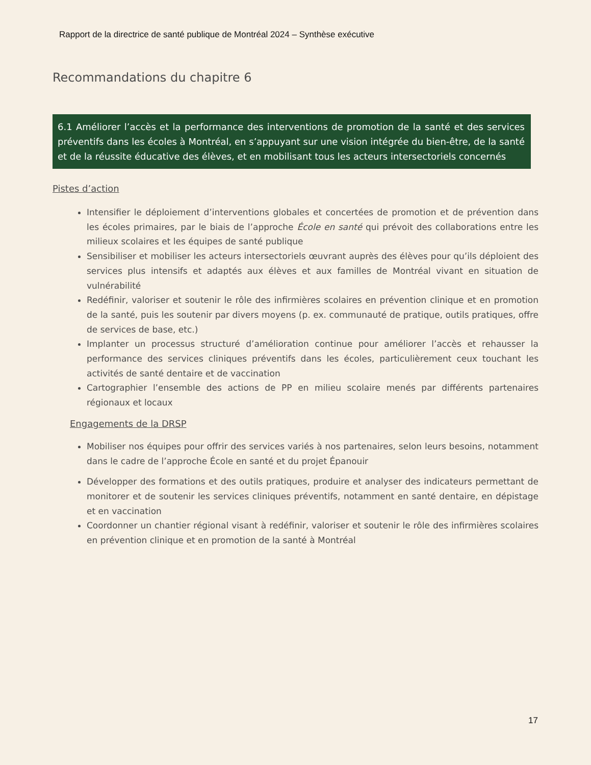Rapport de la directrice de santé publique de Montréal 2024 – Synthèse exécutive
Recommandations du chapitre 6
6.1 Améliorer l’accès et la performance des interventions de promotion de la santé et des services préventifs dans les écoles à Montréal, en s’appuyant sur une vision intégrée du bien-être, de la santé et de la réussite éducative des élèves, et en mobilisant tous les acteurs intersectoriels concernés
Pistes d’action
Intensifier le déploiement d’interventions globales et concertées de promotion et de prévention dans les écoles primaires, par le biais de l’approche École en santé qui prévoit des collaborations entre les milieux scolaires et les équipes de santé publique
Sensibiliser et mobiliser les acteurs intersectoriels œuvrant auprès des élèves pour qu’ils déploient des services plus intensifs et adaptés aux élèves et aux familles de Montréal vivant en situation de vulnérabilité
Redéfinir, valoriser et soutenir le rôle des infirmières scolaires en prévention clinique et en promotion de la santé, puis les soutenir par divers moyens (p. ex. communauté de pratique, outils pratiques, offre de services de base, etc.)
Implanter un processus structuré d’amélioration continue pour améliorer l’accès et rehausser la performance des services cliniques préventifs dans les écoles, particulièrement ceux touchant les activités de santé dentaire et de vaccination
Cartographier l’ensemble des actions de PP en milieu scolaire menés par différents partenaires régionaux et locaux
Engagements de la DRSP
Mobiliser nos équipes pour offrir des services variés à nos partenaires, selon leurs besoins, notamment dans le cadre de l’approche École en santé et du projet Épanouir
Développer des formations et des outils pratiques, produire et analyser des indicateurs permettant de monitorer et de soutenir les services cliniques préventifs, notamment en santé dentaire, en dépistage et en vaccination
Coordonner un chantier régional visant à redéfinir, valoriser et soutenir le rôle des infirmières scolaires en prévention clinique et en promotion de la santé à Montréal
17